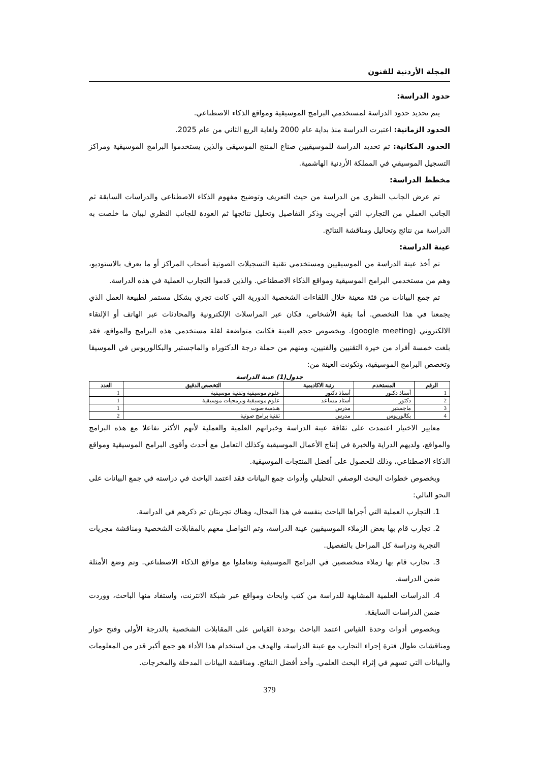المجلة الأردنية للفنون
حدود الدراسة:
يتم تحديد حدود الدراسة لمستخدمي البرامج الموسيقية ومواقع الذكاء الاصطناعي.
الحدود الزمانية: اعتبرت الدراسة منذ بداية عام 2000 ولغاية الربع الثاني من عام 2025.
الحدود المكانية: تم تحديد الدراسة للموسيقيين صناع المنتج الموسيقى والذين يستخدموا البرامج الموسيقية ومراكز التسجيل الموسيقي في المملكة الأردنية الهاشمية.
مخطط الدراسة:
تم عرض الجانب النظري من الدراسة من حيث التعريف وتوضيح مفهوم الذكاء الاصطناعي والدراسات السابقة ثم الجانب العملي من التجارب التي أجريت وذكر التفاصيل وتحليل نتائجها ثم العودة للجانب النظري لبيان ما خلصت به الدراسة من نتائج وتحاليل ومناقشة النتائج.
عينة الدراسة:
تم أخذ عينة الدراسة من الموسيقيين ومستخدمي تقنية التسجيلات الصوتية أصحاب المراكز أو ما يعرف بالاستوديو، وهم من مستخدمي البرامج الموسيقية ومواقع الذكاء الاصطناعي. والذين قدموا التجارب العملية في هذه الدراسة.
تم جمع البيانات من فئة معينة خلال اللقاءات الشخصية الدورية التي كانت تجري بشكل مستمر لطبيعة العمل الذي يجمعنا في هذا التخصص. أما بقية الأشخاص، فكان عبر المراسلات الإلكترونية والمحادثات عبر الهاتف أو الإلتقاء الالكتروني (google meeting). وبخصوص حجم العينة فكانت متواضعة لقلة مستخدمي هذه البرامج والمواقع، فقد بلغت خمسة أفراد من خيرة التقنيين والفنيين، ومنهم من حملة درجة الدكتوراه والماجستير والبكالوريوس في الموسيقا وتخصص البرامج الموسيقية، وتكونت العينة من:
جدول(1) عينة الدراسة
| الرقم | المستخدم | رتبة الاكاديمية | التخصص الدقيق | العدد |
| --- | --- | --- | --- | --- |
| 1 | أستاذ دكتور | أستاذ دكتور | علوم موسيقية وتقنية موسيقية | 1 |
| 2 | دكتور | أستاذ مساعد | علوم موسيقية وبرمجيات موسيقية | 1 |
| 3 | ماجستير | مدرس | هندسة صوت | 1 |
| 4 | بكالوريوس | مدرس | تقنية برامج صوتية | 2 |
معايير الاختيار اعتمدت على ثقافة عينة الدراسة وخبراتهم العلمية والعملية لأنهم الأكثر تفاعلا مع هذه البرامج والمواقع، ولديهم الدراية والخبرة في إنتاج الأعمال الموسيقية وكذلك التعامل مع أحدث وأقوى البرامج الموسيقية ومواقع الذكاء الاصطناعي، وذلك للحصول على أفضل المنتجات الموسيقية.
وبخصوص خطوات البحث الوصفي التحليلي وأدوات جمع البيانات فقد اعتمد الباحث في دراسته في جمع البيانات على النحو التالي:
1. التجارب العملية التي أجراها الباحث بنفسه في هذا المجال، وهناك تجربتان تم ذكرهم في الدراسة.
2. تجارب قام بها بعض الزملاء الموسيقيين عينة الدراسة، وتم التواصل معهم بالمقابلات الشخصية ومناقشة مجريات التجربة ودراسة كل المراحل بالتفصيل.
3. تجارب قام بها زملاء متخصصين في البرامج الموسيقية وتعاملوا مع مواقع الذكاء الاصطناعي. وتم وضع الأمثلة ضمن الدراسة.
4. الدراسات العلمية المشابهة للدراسة من كتب وابحاث ومواقع عبر شبكة الانترنت، واستفاد منها الباحث، ووردت ضمن الدراسات السابقة.
وبخصوص أدوات وحدة القياس اعتمد الباحث بوحدة القياس على المقابلات الشخصية بالدرجة الأولى وفتح حوار ومناقشات طوال فترة إجراء التجارب مع عينة الدراسة، والهدف من استخدام هذا الأداء هو جمع أكبر قدر من المعلومات والبيانات التي تسهم في إثراء البحث العلمي. وأخذ أفضل النتائج. ومناقشة البيانات المدخلة والمخرجات.
379